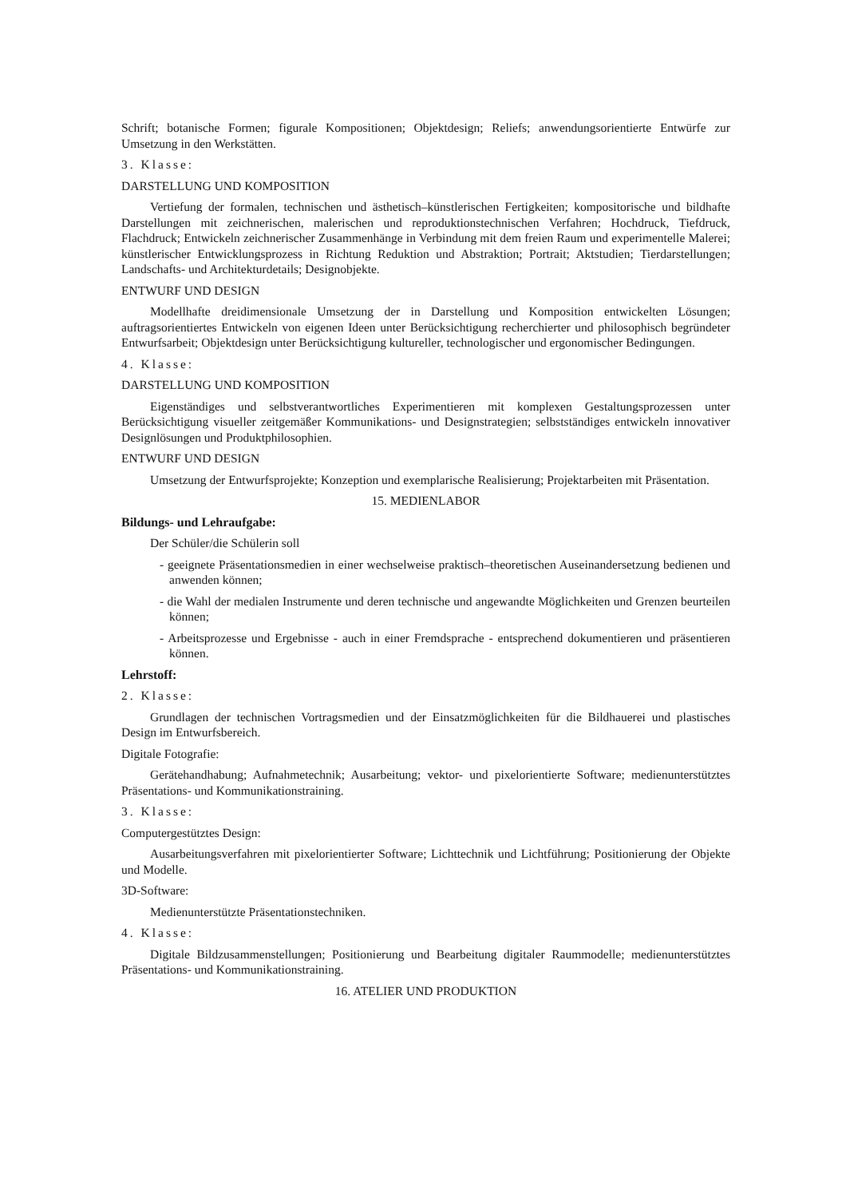Schrift; botanische Formen; figurale Kompositionen; Objektdesign; Reliefs; anwendungsorientierte Entwürfe zur Umsetzung in den Werkstätten.
3. Klasse:
DARSTELLUNG UND KOMPOSITION
Vertiefung der formalen, technischen und ästhetisch–künstlerischen Fertigkeiten; kompositorische und bildhafte Darstellungen mit zeichnerischen, malerischen und reproduktionstechnischen Verfahren; Hochdruck, Tiefdruck, Flachdruck; Entwickeln zeichnerischer Zusammenhänge in Verbindung mit dem freien Raum und experimentelle Malerei; künstlerischer Entwicklungsprozess in Richtung Reduktion und Abstraktion; Portrait; Aktstudien; Tierdarstellungen; Landschafts- und Architekturdetails; Designobjekte.
ENTWURF UND DESIGN
Modellhafte dreidimensionale Umsetzung der in Darstellung und Komposition entwickelten Lösungen; auftragsorientiertes Entwickeln von eigenen Ideen unter Berücksichtigung recherchierter und philosophisch begründeter Entwurfsarbeit; Objektdesign unter Berücksichtigung kultureller, technologischer und ergonomischer Bedingungen.
4. Klasse:
DARSTELLUNG UND KOMPOSITION
Eigenständiges und selbstverantwortliches Experimentieren mit komplexen Gestaltungsprozessen unter Berücksichtigung visueller zeitgemäßer Kommunikations- und Designstrategien; selbstständiges entwickeln innovativer Designlösungen und Produktphilosophien.
ENTWURF UND DESIGN
Umsetzung der Entwurfsprojekte; Konzeption und exemplarische Realisierung; Projektarbeiten mit Präsentation.
15. MEDIENLABOR
Bildungs- und Lehraufgabe:
Der Schüler/die Schülerin soll
- geeignete Präsentationsmedien in einer wechselweise praktisch–theoretischen Auseinandersetzung bedienen und anwenden können;
- die Wahl der medialen Instrumente und deren technische und angewandte Möglichkeiten und Grenzen beurteilen können;
- Arbeitsprozesse und Ergebnisse - auch in einer Fremdsprache - entsprechend dokumentieren und präsentieren können.
Lehrstoff:
2. Klasse:
Grundlagen der technischen Vortragsmedien und der Einsatzmöglichkeiten für die Bildhauerei und plastisches Design im Entwurfsbereich.
Digitale Fotografie:
Gerätehandhabung; Aufnahmetechnik; Ausarbeitung; vektor- und pixelorientierte Software; medienunterstütztes Präsentations- und Kommunikationstraining.
3. Klasse:
Computergestütztes Design:
Ausarbeitungsverfahren mit pixelorientierter Software; Lichttechnik und Lichtführung; Positionierung der Objekte und Modelle.
3D-Software:
Medienunterstützte Präsentationstechniken.
4. Klasse:
Digitale Bildzusammenstellungen; Positionierung und Bearbeitung digitaler Raummodelle; medienunterstütztes Präsentations- und Kommunikationstraining.
16. ATELIER UND PRODUKTION